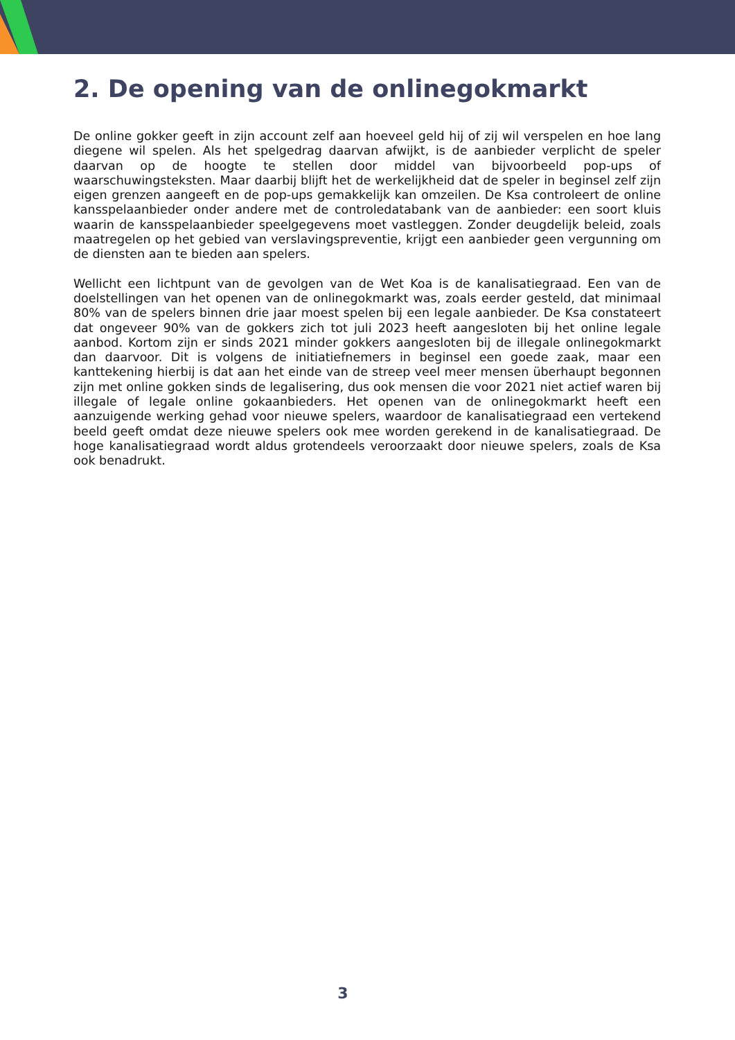2. De opening van de onlinegokmarkt
De online gokker geeft in zijn account zelf aan hoeveel geld hij of zij wil verspelen en hoe lang diegene wil spelen. Als het spelgedrag daarvan afwijkt, is de aanbieder verplicht de speler daarvan op de hoogte te stellen door middel van bijvoorbeeld pop-ups of waarschuwingsteksten. Maar daarbij blijft het de werkelijkheid dat de speler in beginsel zelf zijn eigen grenzen aangeeft en de pop-ups gemakkelijk kan omzeilen. De Ksa controleert de online kansspelaanbieder onder andere met de controledatabank van de aanbieder: een soort kluis waarin de kansspelaanbieder speelgegevens moet vastleggen. Zonder deugdelijk beleid, zoals maatregelen op het gebied van verslavingspreventie, krijgt een aanbieder geen vergunning om de diensten aan te bieden aan spelers.
Wellicht een lichtpunt van de gevolgen van de Wet Koa is de kanalisatiegraad. Een van de doelstellingen van het openen van de onlinegokmarkt was, zoals eerder gesteld, dat minimaal 80% van de spelers binnen drie jaar moest spelen bij een legale aanbieder. De Ksa constateert dat ongeveer 90% van de gokkers zich tot juli 2023 heeft aangesloten bij het online legale aanbod. Kortom zijn er sinds 2021 minder gokkers aangesloten bij de illegale onlinegokmarkt dan daarvoor. Dit is volgens de initiatiefnemers in beginsel een goede zaak, maar een kanttekening hierbij is dat aan het einde van de streep veel meer mensen überhaupt begonnen zijn met online gokken sinds de legalisering, dus ook mensen die voor 2021 niet actief waren bij illegale of legale online gokaanbieders. Het openen van de onlinegokmarkt heeft een aanzuigende werking gehad voor nieuwe spelers, waardoor de kanalisatiegraad een vertekend beeld geeft omdat deze nieuwe spelers ook mee worden gerekend in de kanalisatiegraad. De hoge kanalisatiegraad wordt aldus grotendeels veroorzaakt door nieuwe spelers, zoals de Ksa ook benadrukt.
3